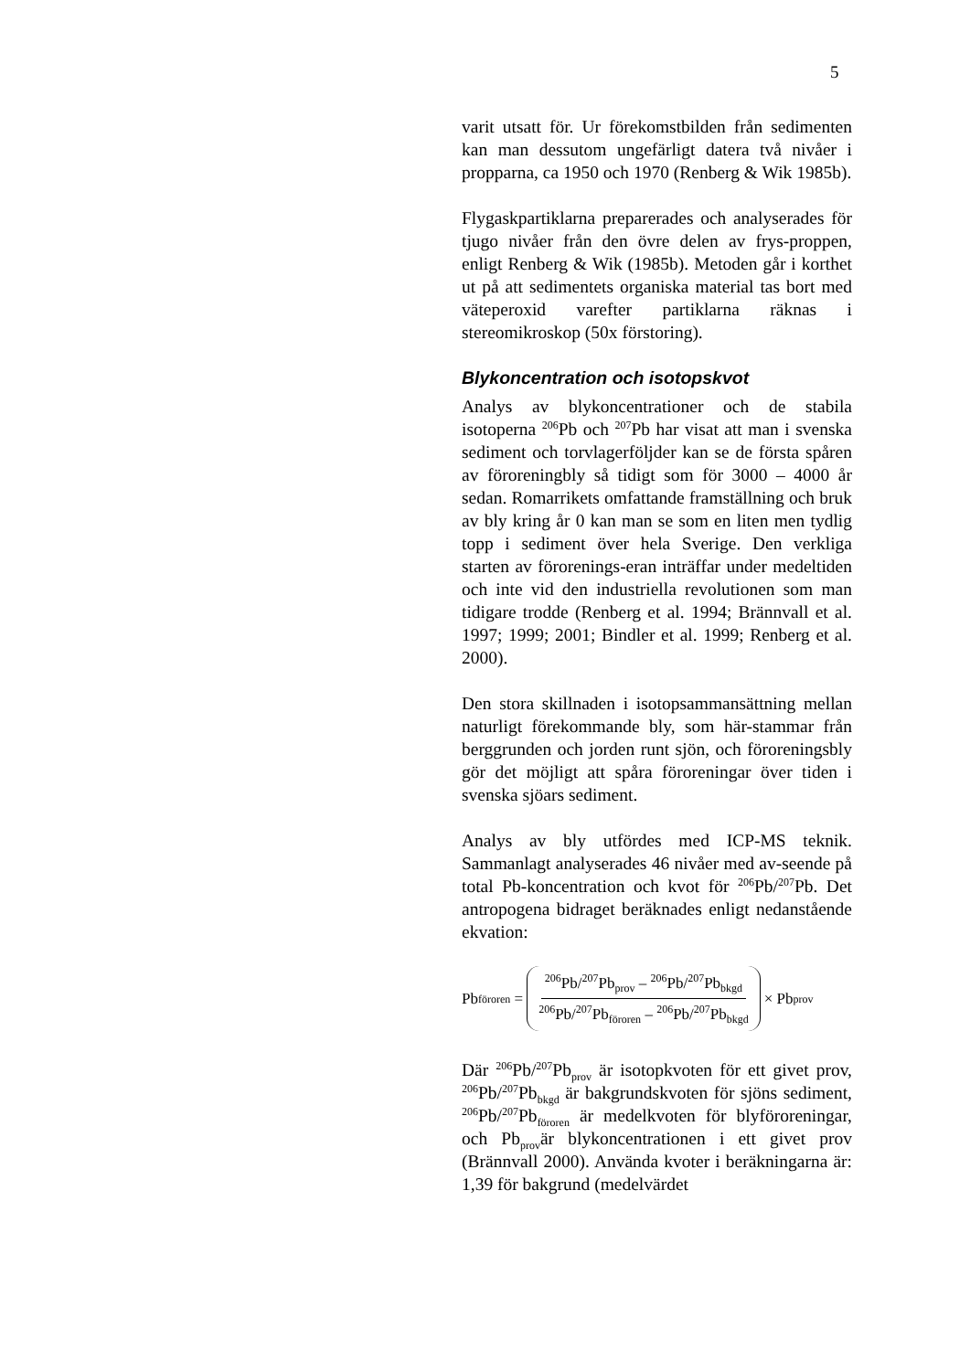5
varit utsatt för. Ur förekomstbilden från sedimenten kan man dessutom ungefärligt datera två nivåer i propparna, ca 1950 och 1970 (Renberg & Wik 1985b).
Flygaskpartiklarna preparerades och analyserades för tjugo nivåer från den övre delen av frys-proppen, enligt Renberg & Wik (1985b). Metoden går i korthet ut på att sedimentets organiska material tas bort med väteperoxid varefter partiklarna räknas i stereomikroskop (50x förstoring).
Blykoncentration och isotopskvot
Analys av blykoncentrationer och de stabila isotoperna <sup>206</sup>Pb och <sup>207</sup>Pb har visat att man i svenska sediment och torvlagerföljder kan se de första spåren av föroreningbly så tidigt som för 3000 – 4000 år sedan. Romarrikets omfattande framställning och bruk av bly kring år 0 kan man se som en liten men tydlig topp i sediment över hela Sverige. Den verkliga starten av förorenings-eran inträffar under medeltiden och inte vid den industriella revolutionen som man tidigare trodde (Renberg et al. 1994; Brännvall et al. 1997; 1999; 2001; Bindler et al. 1999; Renberg et al. 2000).
Den stora skillnaden i isotopsammansättning mellan naturligt förekommande bly, som här-stammar från berggrunden och jorden runt sjön, och föroreningsbly gör det möjligt att spåra föroreningar över tiden i svenska sjöars sediment.
Analys av bly utfördes med ICP-MS teknik. Sammanlagt analyserades 46 nivåer med av-seende på total Pb-koncentration och kvot för <sup>206</sup>Pb/<sup>207</sup>Pb. Det antropogena bidraget beräknades enligt nedanstående ekvation:
Pb <sub>föroren</sub> = <sup>206</sup>Pb/<sup>207</sup>Pb<sub>prov</sub> – <sup>206</sup>Pb/<sup>207</sup>Pb<sub>bkgd</sub> <sup>206</sup>Pb/<sup>207</sup>Pb<sub>föroren</sub> – <sup>206</sup>Pb/<sup>207</sup>Pb<sub>bkgd</sub> × Pb<sub>prov</sub>
Där <sup>206</sup>Pb/<sup>207</sup>Pb<sub>prov</sub> är isotopkvoten för ett givet prov, <sup>206</sup>Pb/<sup>207</sup>Pb<sub>bkgd</sub> är bakgrundskvoten för sjöns sediment, <sup>206</sup>Pb/<sup>207</sup>Pb<sub>föroren</sub> är medelkvoten för blyföroreningar, och Pb<sub>prov</sub>är blykoncentrationen i ett givet prov (Brännvall 2000). Använda kvoter i beräkningarna är: 1,39 för bakgrund (medelvärdet